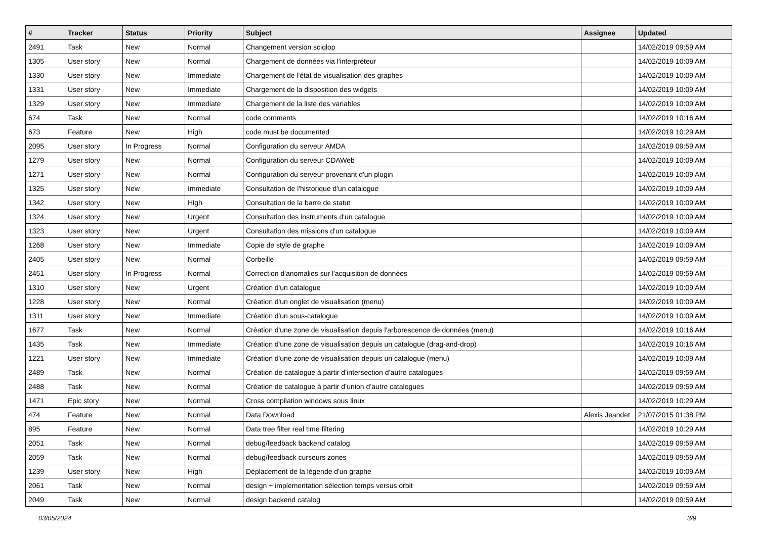| # | Tracker | Status | Priority | Subject | Assignee | Updated |
| --- | --- | --- | --- | --- | --- | --- |
| 2491 | Task | New | Normal | Changement version sciqlop | | 14/02/2019 09:59 AM |
| 1305 | User story | New | Normal | Chargement de données via l'interpréteur | | 14/02/2019 10:09 AM |
| 1330 | User story | New | Immediate | Chargement de l'état de visualisation des graphes | | 14/02/2019 10:09 AM |
| 1331 | User story | New | Immediate | Chargement de la disposition des widgets | | 14/02/2019 10:09 AM |
| 1329 | User story | New | Immediate | Chargement de la liste des variables | | 14/02/2019 10:09 AM |
| 674 | Task | New | Normal | code comments | | 14/02/2019 10:16 AM |
| 673 | Feature | New | High | code must be documented | | 14/02/2019 10:29 AM |
| 2095 | User story | In Progress | Normal | Configuration du serveur AMDA | | 14/02/2019 09:59 AM |
| 1279 | User story | New | Normal | Configuration du serveur CDAWeb | | 14/02/2019 10:09 AM |
| 1271 | User story | New | Normal | Configuration du serveur provenant d'un plugin | | 14/02/2019 10:09 AM |
| 1325 | User story | New | Immediate | Consultation de l'historique d'un catalogue | | 14/02/2019 10:09 AM |
| 1342 | User story | New | High | Consultation de la barre de statut | | 14/02/2019 10:09 AM |
| 1324 | User story | New | Urgent | Consultation des instruments d'un catalogue | | 14/02/2019 10:09 AM |
| 1323 | User story | New | Urgent | Consultation des missions d'un catalogue | | 14/02/2019 10:09 AM |
| 1268 | User story | New | Immediate | Copie de style de graphe | | 14/02/2019 10:09 AM |
| 2405 | User story | New | Normal | Corbeille | | 14/02/2019 09:59 AM |
| 2451 | User story | In Progress | Normal | Correction d'anomalies sur l'acquisition de données | | 14/02/2019 09:59 AM |
| 1310 | User story | New | Urgent | Création d'un catalogue | | 14/02/2019 10:09 AM |
| 1228 | User story | New | Normal | Création d'un onglet de visualisation (menu) | | 14/02/2019 10:09 AM |
| 1311 | User story | New | Immediate | Création d'un sous-catalogue | | 14/02/2019 10:09 AM |
| 1677 | Task | New | Normal | Création d'une zone de visualisation depuis l'arborescence de données (menu) | | 14/02/2019 10:16 AM |
| 1435 | Task | New | Immediate | Création d'une zone de visualisation depuis un catalogue (drag-and-drop) | | 14/02/2019 10:16 AM |
| 1221 | User story | New | Immediate | Création d'une zone de visualisation depuis un catalogue (menu) | | 14/02/2019 10:09 AM |
| 2489 | Task | New | Normal | Création de catalogue à partir d’intersection d’autre catalogues | | 14/02/2019 09:59 AM |
| 2488 | Task | New | Normal | Création de catalogue à partir d’union d’autre catalogues | | 14/02/2019 09:59 AM |
| 1471 | Epic story | New | Normal | Cross compilation windows sous linux | | 14/02/2019 10:29 AM |
| 474 | Feature | New | Normal | Data Download | Alexis Jeandet | 21/07/2015 01:38 PM |
| 895 | Feature | New | Normal | Data tree filter real time filtering | | 14/02/2019 10:29 AM |
| 2051 | Task | New | Normal | debug/feedback backend catalog | | 14/02/2019 09:59 AM |
| 2059 | Task | New | Normal | debug/feedback curseurs zones | | 14/02/2019 09:59 AM |
| 1239 | User story | New | High | Déplacement de la légende d'un graphe | | 14/02/2019 10:09 AM |
| 2061 | Task | New | Normal | design + implementation sélection temps versus orbit | | 14/02/2019 09:59 AM |
| 2049 | Task | New | Normal | design backend catalog | | 14/02/2019 09:59 AM |
03/05/2024 3/9